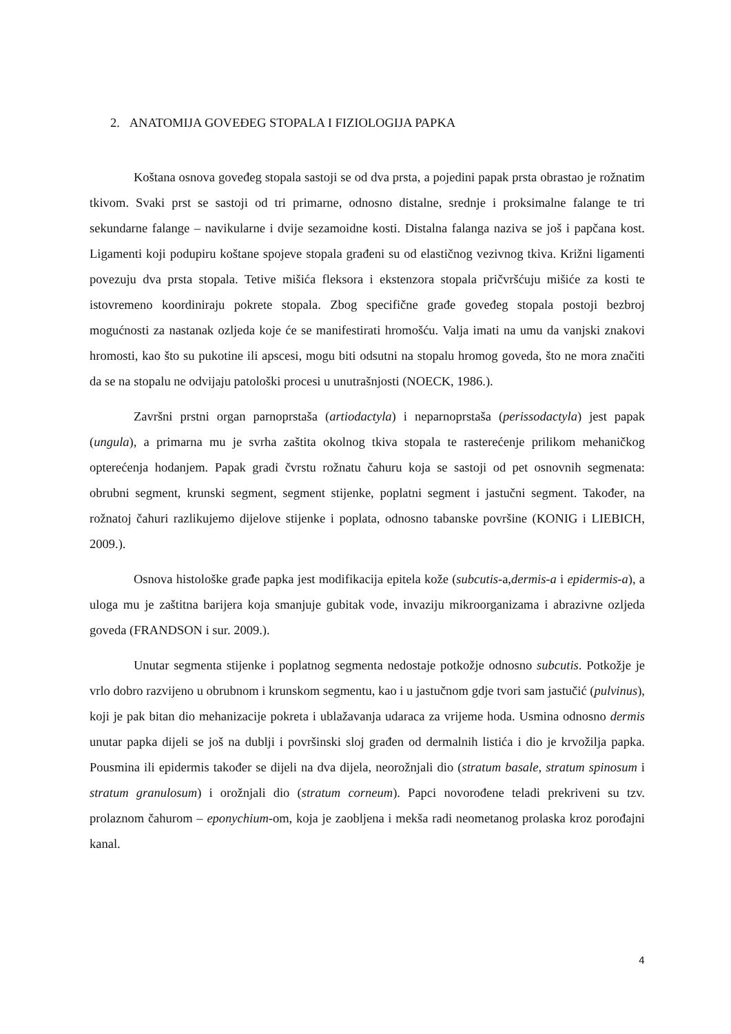2. ANATOMIJA GOVEĐEG STOPALA I FIZIOLOGIJA PAPKA
Koštana osnova govеđeg stopala sastoji se od dva prsta, a pojedini papak prsta obrastao je rožnatim tkivom. Svaki prst se sastoji od tri primarne, odnosno distalne, srednje i proksimalne falange te tri sekundarne falange – navikularne i dvije sezamoidne kosti. Distalna falanga naziva se još i papčana kost. Ligamenti koji podupiru koštane spojeve stopala građeni su od elastičnog vezivnog tkiva. Križni ligamenti povezuju dva prsta stopala. Tetive mišića fleksora i ekstenzora stopala pričvršćuju mišiće za kosti te istovremeno koordiniraju pokrete stopala. Zbog specifične građe govеđeg stopala postoji bezbroj mogućnosti za nastanak ozljeda koje će se manifestirati hromošću. Valja imati na umu da vanjski znakovi hromosti, kao što su pukotine ili apscesi, mogu biti odsutni na stopalu hromog goveda, što ne mora značiti da se na stopalu ne odvijaju patološki procesi u unutrašnjosti (NOECK, 1986.).
Završni prstni organ parnoprstaša (artiodactyla) i neparnoprstaša (perissodactyla) jest papak (ungula), a primarna mu je svrha zaštita okolnog tkiva stopala te rasterećenje prilikom mehaničkog opterećenja hodanjem. Papak gradi čvrstu rožnatu čahuru koja se sastoji od pet osnovnih segmenata: obrubni segment, krunski segment, segment stijenke, poplatni segment i jastučni segment. Također, na rožnatoj čahuri razlikujemo dijelove stijenke i poplata, odnosno tabanske površine (KONIG i LIEBICH, 2009.).
Osnova histološke građe papka jest modifikacija epitela kože (subcutis-a,dermis-a i epidermis-a), a uloga mu je zaštitna barijera koja smanjuje gubitak vode, invaziju mikroorganizama i abrazivne ozljeda goveda (FRANDSON i sur. 2009.).
Unutar segmenta stijenke i poplatnog segmenta nedostaje potkožje odnosno subcutis. Potkožje je vrlo dobro razvijeno u obrubnom i krunskom segmentu, kao i u jastučnom gdje tvori sam jastučić (pulvinus), koji je pak bitan dio mehanizacije pokreta i ublažavanja udaraca za vrijeme hoda. Usmina odnosno dermis unutar papka dijeli se još na dublji i površinski sloj građen od dermalnih listića i dio je krvožilja papka. Pousmina ili epidermis također se dijeli na dva dijela, neorožnjali dio (stratum basale, stratum spinosum i stratum granulosum) i orožnjali dio (stratum corneum). Papci novorođene teladi prekriveni su tzv. prolaznom čahurom – eponychium-om, koja je zaobljena i mekša radi neometanog prolaska kroz porođajni kanal.
4